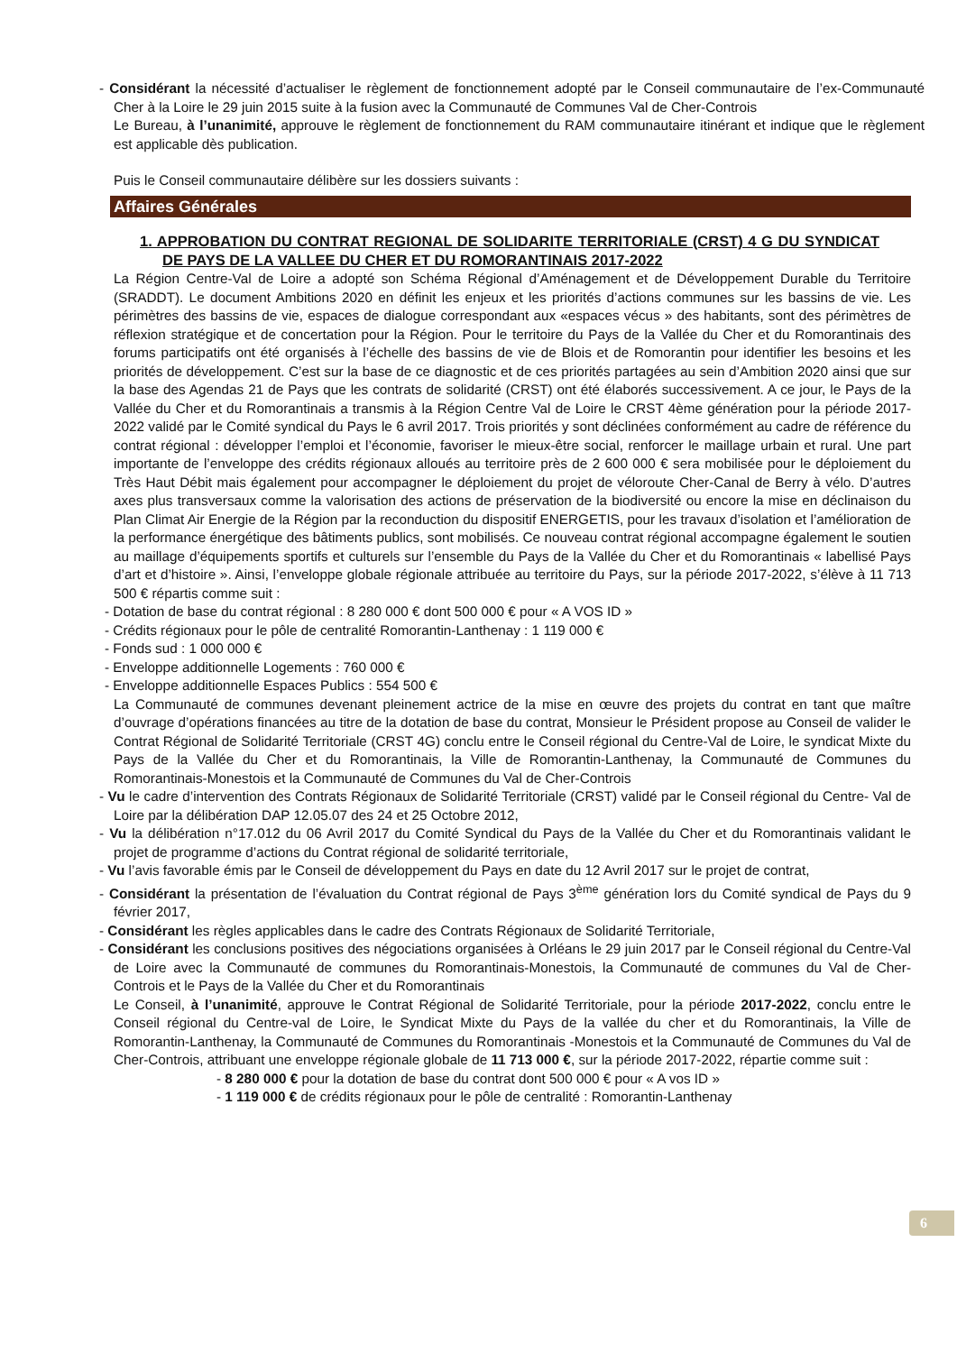- Considérant la nécessité d’actualiser le règlement de fonctionnement adopté par le Conseil communautaire de l’ex-Communauté Cher à la Loire le 29 juin 2015 suite à la fusion avec la Communauté de Communes Val de Cher-Controis
Le Bureau, à l’unanimité, approuve le règlement de fonctionnement du RAM communautaire itinérant et indique que le règlement est applicable dès publication.
Puis le Conseil communautaire délibère sur les dossiers suivants :
Affaires Générales
1. APPROBATION DU CONTRAT REGIONAL DE SOLIDARITE TERRITORIALE (CRST) 4 G DU SYNDICAT DE PAYS DE LA VALLEE DU CHER ET DU ROMORANTINAIS 2017-2022
La Région Centre-Val de Loire a adopté son Schéma Régional d’Aménagement et de Développement Durable du Territoire (SRADDT). Le document Ambitions 2020 en définit les enjeux et les priorités d’actions communes sur les bassins de vie. Les périmètres des bassins de vie, espaces de dialogue correspondant aux «espaces vécus » des habitants, sont des périmètres de réflexion stratégique et de concertation pour la Région. Pour le territoire du Pays de la Vallée du Cher et du Romorantinais des forums participatifs ont été organisés à l’échelle des bassins de vie de Blois et de Romorantin pour identifier les besoins et les priorités de développement. C’est sur la base de ce diagnostic et de ces priorités partagées au sein d’Ambition 2020 ainsi que sur la base des Agendas 21 de Pays que les contrats de solidarité (CRST) ont été élaborés successivement. A ce jour, le Pays de la Vallée du Cher et du Romorantinais a transmis à la Région Centre Val de Loire le CRST 4ème génération pour la période 2017-2022 validé par le Comité syndical du Pays le 6 avril 2017. Trois priorités y sont déclinées conformément au cadre de référence du contrat régional : développer l’emploi et l’économie, favoriser le mieux-être social, renforcer le maillage urbain et rural. Une part importante de l’enveloppe des crédits régionaux alloués au territoire près de 2 600 000 € sera mobilisée pour le déploiement du Très Haut Débit mais également pour accompagner le déploiement du projet de véloroute Cher-Canal de Berry à vélo. D’autres axes plus transversaux comme la valorisation des actions de préservation de la biodiversité ou encore la mise en déclinaison du Plan Climat Air Energie de la Région par la reconduction du dispositif ENERGETIS, pour les travaux d’isolation et l’amélioration de la performance énergétique des bâtiments publics, sont mobilisés. Ce nouveau contrat régional accompagne également le soutien au maillage d’équipements sportifs et culturels sur l’ensemble du Pays de la Vallée du Cher et du Romorantinais « labellisé Pays d’art et d’histoire ». Ainsi, l’enveloppe globale régionale attribuée au territoire du Pays, sur la période 2017-2022, s’élève à 11 713 500 € répartis comme suit :
- Dotation de base du contrat régional : 8 280 000 € dont 500 000 € pour « A VOS ID »
- Crédits régionaux pour le pôle de centralité Romorantin-Lanthenay : 1 119 000 €
- Fonds sud : 1 000 000 €
- Enveloppe additionnelle Logements : 760 000 €
- Enveloppe additionnelle Espaces Publics : 554 500 €
La Communauté de communes devenant pleinement actrice de la mise en œuvre des projets du contrat en tant que maître d’ouvrage d’opérations financées au titre de la dotation de base du contrat, Monsieur le Président propose au Conseil de valider le Contrat Régional de Solidarité Territoriale (CRST 4G) conclu entre le Conseil régional du Centre-Val de Loire, le syndicat Mixte du Pays de la Vallée du Cher et du Romorantinais, la Ville de Romorantin-Lanthenay, la Communauté de Communes du Romorantinais-Monestois et la Communauté de Communes du Val de Cher-Controis
- Vu le cadre d’intervention des Contrats Régionaux de Solidarité Territoriale (CRST) validé par le Conseil régional du Centre- Val de Loire par la délibération DAP 12.05.07 des 24 et 25 Octobre 2012,
- Vu la délibération n°17.012 du 06 Avril 2017 du Comité Syndical du Pays de la Vallée du Cher et du Romorantinais validant le projet de programme d’actions du Contrat régional de solidarité territoriale,
- Vu l’avis favorable émis par le Conseil de développement du Pays en date du 12 Avril 2017 sur le projet de contrat,
- Considérant la présentation de l’évaluation du Contrat régional de Pays 3<sup>ème</sup> génération lors du Comité syndical de Pays du 9 février 2017,
- Considérant les règles applicables dans le cadre des Contrats Régionaux de Solidarité Territoriale,
- Considérant les conclusions positives des négociations organisées à Orléans le 29 juin 2017 par le Conseil régional du Centre-Val de Loire avec la Communauté de communes du Romorantinais-Monestois, la Communauté de communes du Val de Cher-Controis et le Pays de la Vallée du Cher et du Romorantinais
Le Conseil, à l’unanimité, approuve le Contrat Régional de Solidarité Territoriale, pour la période 2017-2022, conclu entre le Conseil régional du Centre-val de Loire, le Syndicat Mixte du Pays de la vallée du cher et du Romorantinais, la Ville de Romorantin-Lanthenay, la Communauté de Communes du Romorantinais -Monestois et la Communauté de Communes du Val de Cher-Controis, attribuant une enveloppe régionale globale de 11 713 000 €, sur la période 2017-2022, répartie comme suit :
- 8 280 000 € pour la dotation de base du contrat dont 500 000 € pour « A vos ID »
- 1 119 000 € de crédits régionaux pour le pôle de centralité : Romorantin-Lanthenay
6